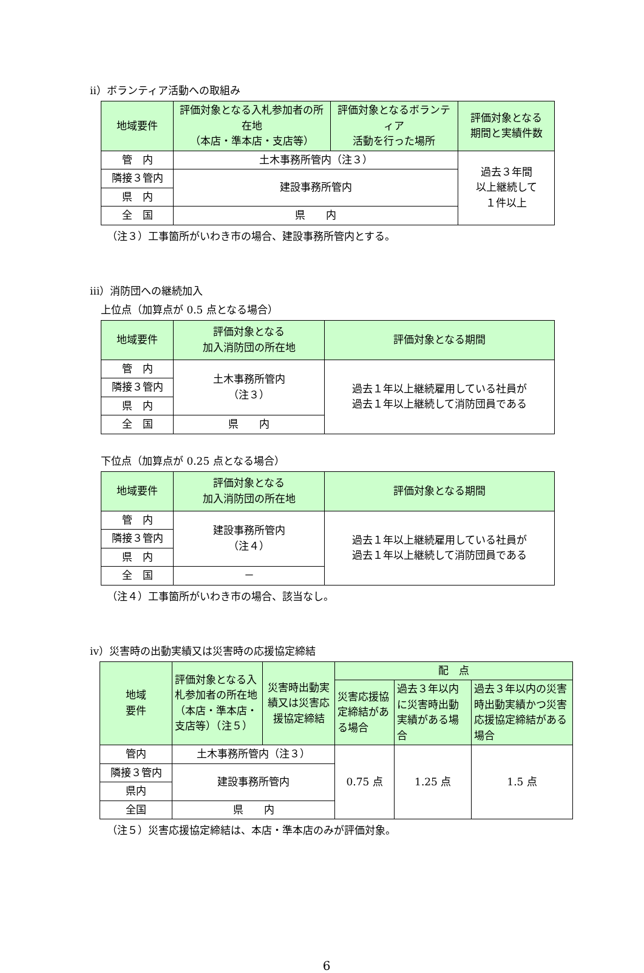ⅱ）ボランティア活動への取組み
| 地域要件 | 評価対象となる入札参加者の所在地 （本店・準本店・支店等） | 評価対象となるボランティア 活動を行った場所 | 評価対象となる 期間と実績件数 |
| --- | --- | --- | --- |
| 管 内 | 土木事務所管内（注３） | | 過去３年間 以上継続して １件以上 |
| 隣接３管内 | 建設事務所管内 | | |
| 県 内 | | | |
| 全 国 | 県 内 | | |
（注３）工事箇所がいわき市の場合、建設事務所管内とする。
ⅲ）消防団への継続加入
上位点（加算点が 0.5 点となる場合）
| 地域要件 | 評価対象となる 加入消防団の所在地 | 評価対象となる期間 |
| --- | --- | --- |
| 管 内 | 土木事務所管内 （注３） | 過去１年以上継続雇用している社員が 過去１年以上継続して消防団員である |
| 隣接３管内 | | |
| 県 内 | | |
| 全 国 | 県 内 | |
下位点（加算点が 0.25 点となる場合）
| 地域要件 | 評価対象となる 加入消防団の所在地 | 評価対象となる期間 |
| --- | --- | --- |
| 管 内 | 建設事務所管内 （注４） | 過去１年以上継続雇用している社員が 過去１年以上継続して消防団員である |
| 隣接３管内 | | |
| 県 内 | | |
| 全 国 | － | |
（注４）工事箇所がいわき市の場合、該当なし。
ⅳ）災害時の出動実績又は災害時の応援協定締結
| 地域 要件 | 評価対象となる入札参加者の所在地（本店・準本店・支店等）（注５） | 災害時出動実績又は災害応援協定締結 | 配 点 | | |
| --- | --- | --- | --- | --- | --- |
| | | | 災害応援協定締結がある場合 | 過去３年以内に災害時出動実績がある場合 | 過去３年以内の災害時出動実績かつ災害応援協定締結がある場合 |
| 管内 | 土木事務所管内（注３） | | 0.75 点 | 1.25 点 | 1.5 点 |
| 隣接３管内 | 建設事務所管内 | | | | |
| 県内 | | | | | |
| 全国 | 県 内 | | | | |
（注５）災害応援協定締結は、本店・準本店のみが評価対象。
6